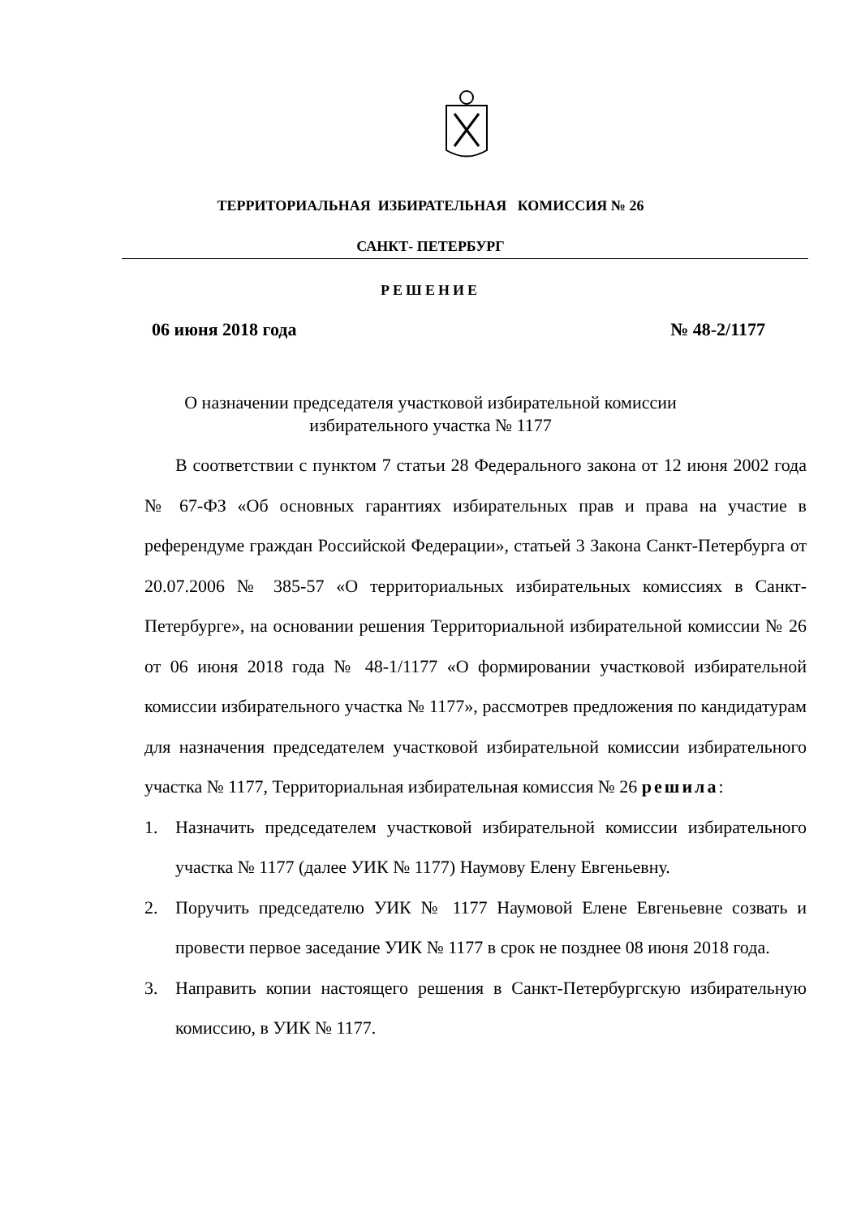ТЕРРИТОРИАЛЬНАЯ ИЗБИРАТЕЛЬНАЯ КОМИССИЯ № 26
САНКТ- ПЕТЕРБУРГ
РЕШЕНИЕ
06 июня 2018 года № 48-2/1177
О назначении председателя участковой избирательной комиссии
избирательного участка № 1177
В соответствии с пунктом 7 статьи 28 Федерального закона от 12 июня 2002 года № 67-ФЗ «Об основных гарантиях избирательных прав и права на участие в референдуме граждан Российской Федерации», статьей 3 Закона Санкт-Петербурга от 20.07.2006 № 385-57 «О территориальных избирательных комиссиях в Санкт-Петербурге», на основании решения Территориальной избирательной комиссии № 26 от 06 июня 2018 года № 48-1/1177 «О формировании участковой избирательной комиссии избирательного участка № 1177», рассмотрев предложения по кандидатурам для назначения председателем участковой избирательной комиссии избирательного участка № 1177, Территориальная избирательная комиссия № 26 решила:
1. Назначить председателем участковой избирательной комиссии избирательного участка № 1177 (далее УИК № 1177) Наумову Елену Евгеньевну.
2. Поручить председателю УИК № 1177 Наумовой Елене Евгеньевне созвать и провести первое заседание УИК № 1177 в срок не позднее 08 июня 2018 года.
3. Направить копии настоящего решения в Санкт-Петербургскую избирательную комиссию, в УИК № 1177.